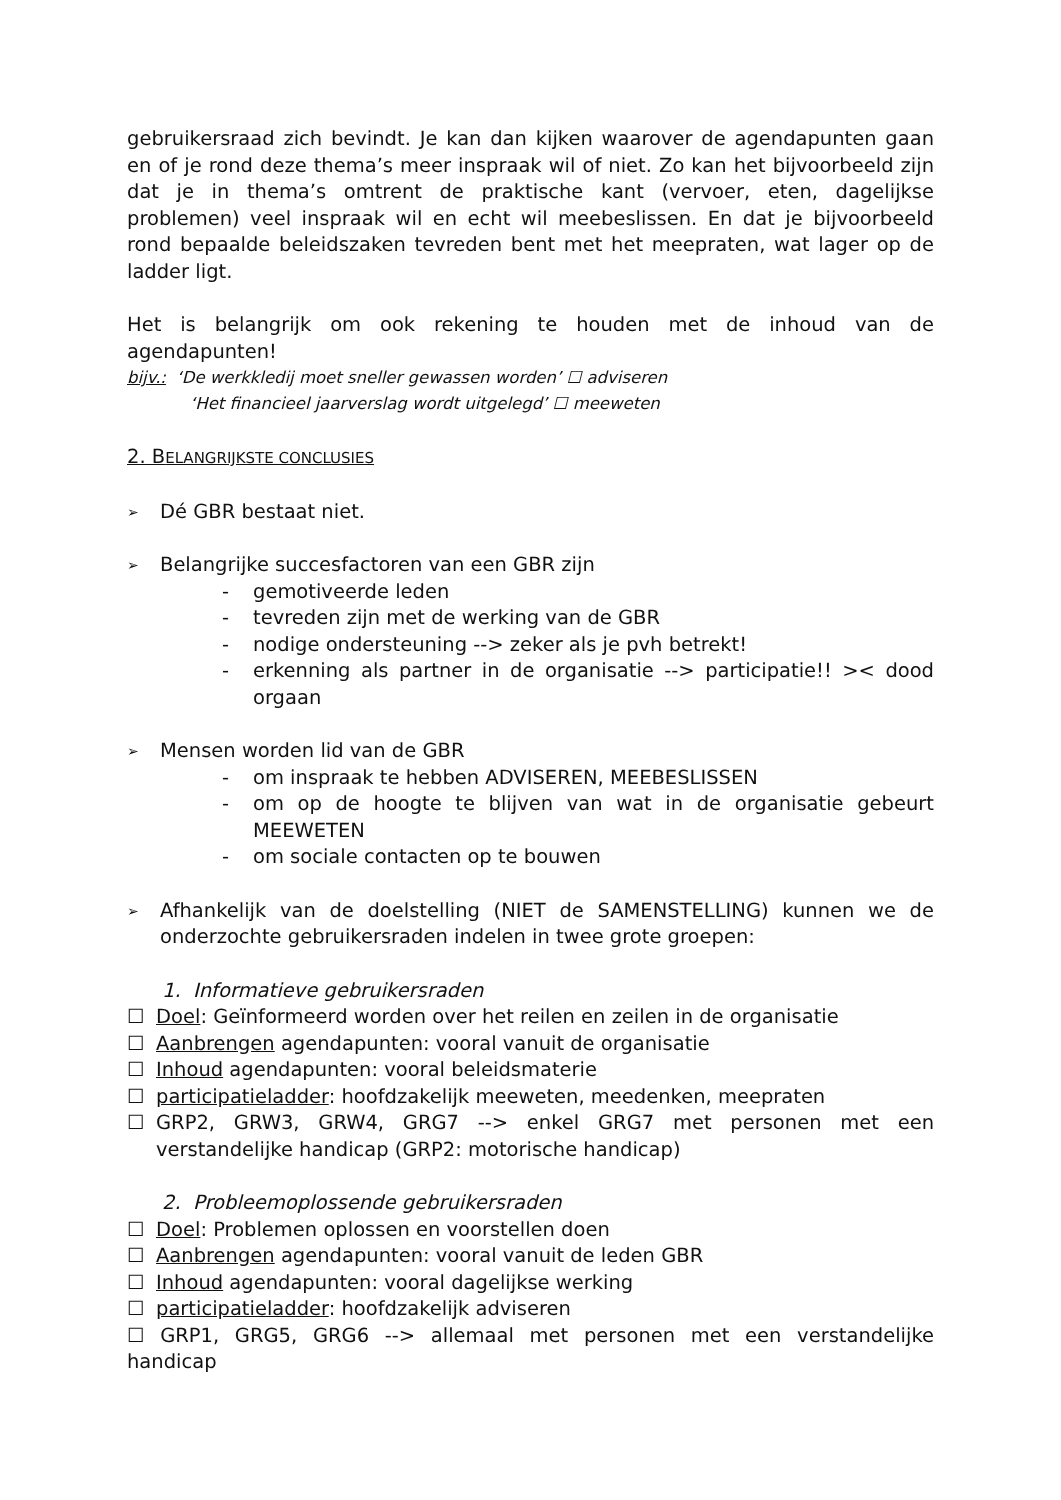gebruikersraad zich bevindt. Je kan dan kijken waarover de agendapunten gaan en of je rond deze thema’s meer inspraak wil of niet. Zo kan het bijvoorbeeld zijn dat je in thema’s omtrent de praktische kant (vervoer, eten, dagelijkse problemen) veel inspraak wil en echt wil meebeslissen. En dat je bijvoorbeeld rond bepaalde beleidszaken tevreden bent met het meepraten, wat lager op de ladder ligt.
Het is belangrijk om ook rekening te houden met de inhoud van de agendapunten!
bijv.: ‘De werkkledij moet sneller gewassen worden’ ☐ adviseren
‘Het financieel jaarverslag wordt uitgelegd’ ☐ meeweten
2. BELANGRIJKSTE CONCLUSIES
➢ Dé GBR bestaat niet.
➢ Belangrijke succesfactoren van een GBR zijn
- gemotiveerde leden
- tevreden zijn met de werking van de GBR
- nodige ondersteuning --> zeker als je pvh betrekt!
- erkenning als partner in de organisatie --> participatie!! >< dood orgaan
➢ Mensen worden lid van de GBR
- om inspraak te hebben ADVISEREN, MEEBESLISSEN
- om op de hoogte te blijven van wat in de organisatie gebeurt MEEWETEN
- om sociale contacten op te bouwen
➢
Afhankelijk van de doelstelling (NIET de SAMENSTELLING) kunnen we de onderzochte gebruikersraden indelen in twee grote groepen:
1. Informatieve gebruikersraden
☐ Doel: Geïnformeerd worden over het reilen en zeilen in de organisatie
☐ Aanbrengen agendapunten: vooral vanuit de organisatie
☐ Inhoud agendapunten: vooral beleidsmaterie
☐ participatieladder: hoofdzakelijk meeweten, meedenken, meepraten
☐ GRP2, GRW3, GRW4, GRG7 --> enkel GRG7 met personen met een verstandelijke handicap (GRP2: motorische handicap)
2. Probleemoplossende gebruikersraden
☐ Doel: Problemen oplossen en voorstellen doen
☐ Aanbrengen agendapunten: vooral vanuit de leden GBR
☐ Inhoud agendapunten: vooral dagelijkse werking
☐ participatieladder: hoofdzakelijk adviseren
☐ GRP1, GRG5, GRG6 --> allemaal met personen met een verstandelijke handicap